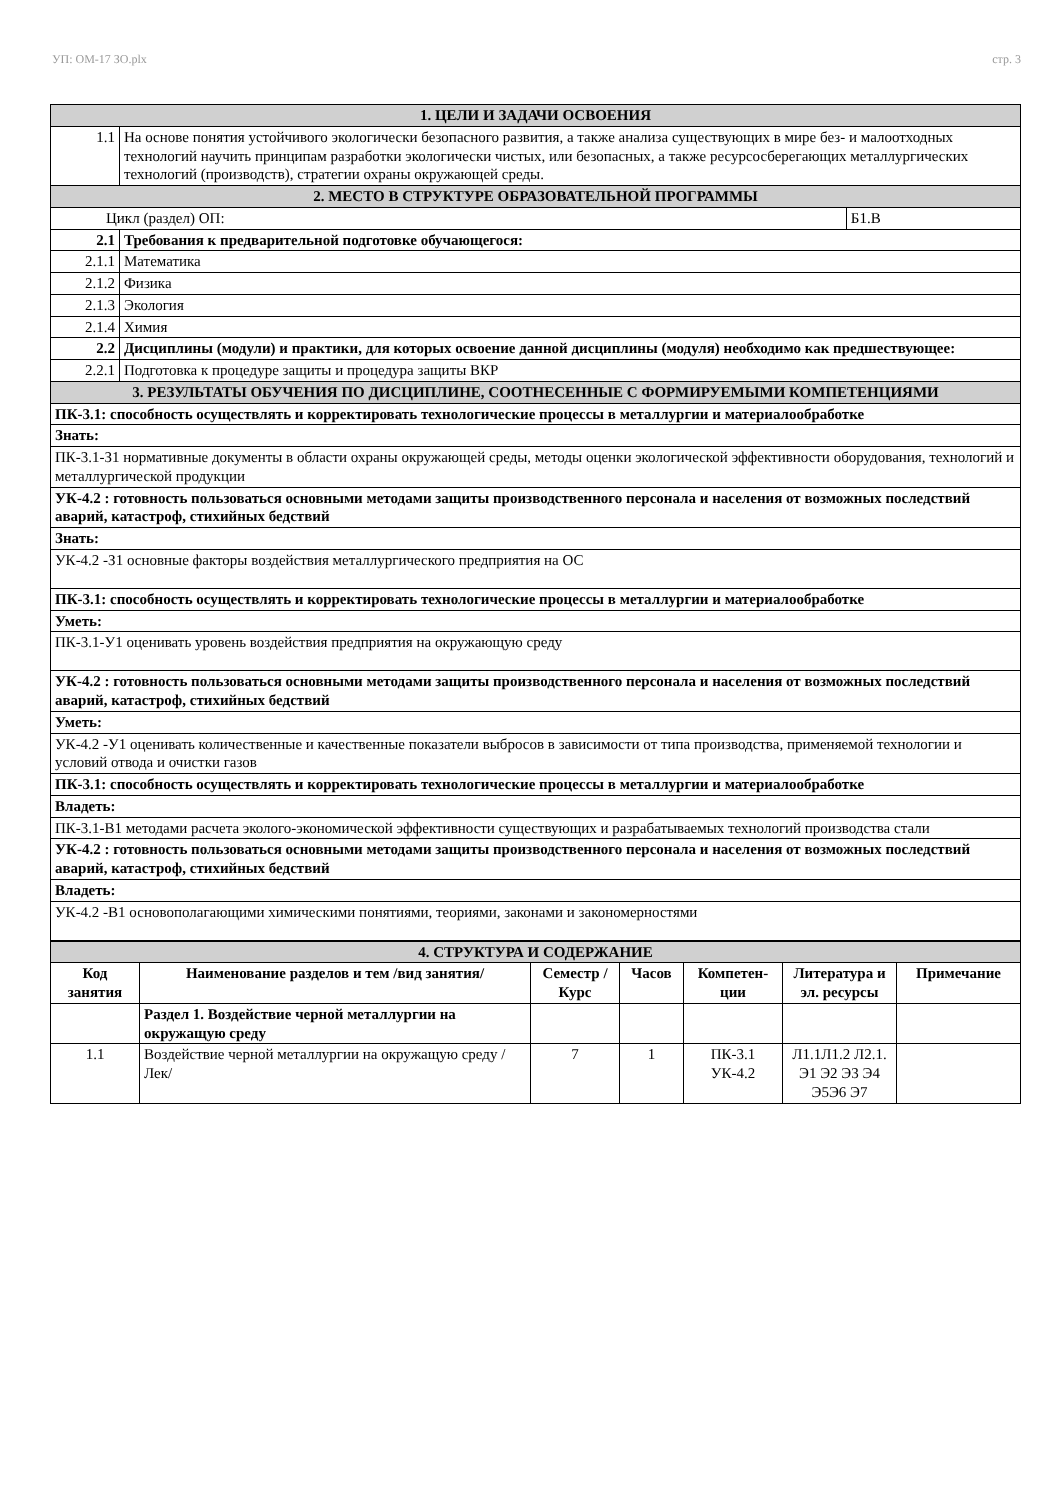УП: ОМ-17 ЗО.plx стр. 3
| 1. ЦЕЛИ И ЗАДАЧИ ОСВОЕНИЯ | | |
| 1.1 | На основе понятия устойчивого экологически безопасного развития, а также анализа существующих в мире без- и малоотходных технологий научить принципам разработки экологически чистых, или безопасных, а также ресурсосберегающих металлургических технологий (производств), стратегии охраны окружающей среды. | |
| 2. МЕСТО В СТРУКТУРЕ ОБРАЗОВАТЕЛЬНОЙ ПРОГРАММЫ | | |
| Цикл (раздел) ОП: | | Б1.В |
| 2.1 | Требования к предварительной подготовке обучающегося: | |
| 2.1.1 | Математика | |
| 2.1.2 | Физика | |
| 2.1.3 | Экология | |
| 2.1.4 | Химия | |
| 2.2 | Дисциплины (модули) и практики, для которых освоение данной дисциплины (модуля) необходимо как предшествующее: | |
| 2.2.1 | Подготовка к процедуре защиты и процедура защиты ВКР | |
| 3. РЕЗУЛЬТАТЫ ОБУЧЕНИЯ ПО ДИСЦИПЛИНЕ, СООТНЕСЕННЫЕ С ФОРМИРУЕМЫМИ КОМПЕТЕНЦИЯМИ | | |
| ПК-3.1: способность осуществлять и корректировать технологические процессы в металлургии и материалообработке | | |
| Знать: | | |
| ПК-3.1-З1 нормативные документы в области охраны окружающей среды, методы оценки экологической эффективности оборудования, технологий и металлургической продукции | | |
| УК-4.2 : готовность пользоваться основными методами защиты производственного персонала и населения от возможных последствий аварий, катастроф, стихийных бедствий | | |
| Знать: | | |
| УК-4.2 -З1 основные факторы воздействия металлургического предприятия на ОС | | |
| ПК-3.1: способность осуществлять и корректировать технологические процессы в металлургии и материалообработке | | |
| Уметь: | | |
| ПК-3.1-У1 оценивать уровень воздействия предприятия на окружающую среду | | |
| УК-4.2 : готовность пользоваться основными методами защиты производственного персонала и населения от возможных последствий аварий, катастроф, стихийных бедствий | | |
| Уметь: | | |
| УК-4.2 -У1 оценивать количественные и качественные показатели выбросов в зависимости от типа производства, применяемой технологии и условий отвода и очистки газов | | |
| ПК-3.1: способность осуществлять и корректировать технологические процессы в металлургии и материалообработке | | |
| Владеть: | | |
| ПК-3.1-В1 методами расчета эколого-экономической эффективности существующих и разрабатываемых технологий производства стали | | |
| УК-4.2 : готовность пользоваться основными методами защиты производственного персонала и населения от возможных последствий аварий, катастроф, стихийных бедствий | | |
| Владеть: | | |
| УК-4.2 -В1 основополагающими химическими понятиями, теориями, законами и закономерностями | | |
| 4. СТРУКТУРА И СОДЕРЖАНИЕ | | | | | | |
| Код занятия | Наименование разделов и тем /вид занятия/ | Семестр / Курс | Часов | Компетен-ции | Литература и эл. ресурсы | Примечание |
| | Раздел 1. Воздействие черной металлургии на окружащую среду | | | | | |
| 1.1 | Воздействие черной металлургии на окружащую среду /Лек/ | 7 | 1 | ПК-3.1 УК-4.2 | Л1.1Л1.2 Л2.1. Э1 Э2 Э3 Э4 Э5Э6 Э7 | |